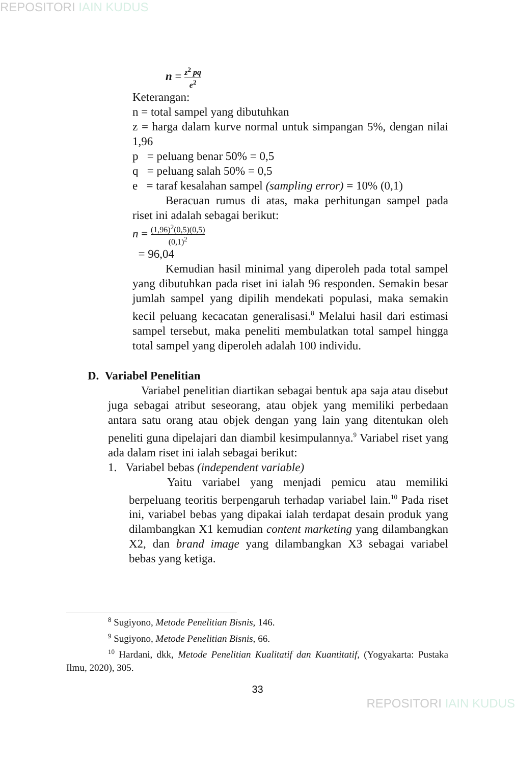REPOSITORI IAIN KUDUS
n = z<sup>2</sup> pq e<sup>2</sup>
Keterangan:
n = total sampel yang dibutuhkan
z = harga dalam kurve normal untuk simpangan 5%, dengan nilai 1,96
p = peluang benar 50% = 0,5
q = peluang salah 50% = 0,5
e = taraf kesalahan sampel (sampling error) = 10% (0,1)
Beracuan rumus di atas, maka perhitungan sampel pada riset ini adalah sebagai berikut:
n = (1,96)<sup>2</sup>(0,5)(0,5) (0,1)<sup>2</sup>
= 96,04
Kemudian hasil minimal yang diperoleh pada total sampel yang dibutuhkan pada riset ini ialah 96 responden. Semakin besar jumlah sampel yang dipilih mendekati populasi, maka semakin kecil peluang kecacatan generalisasi.<sup>8</sup> Melalui hasil dari estimasi sampel tersebut, maka peneliti membulatkan total sampel hingga total sampel yang diperoleh adalah 100 individu.
D. Variabel Penelitian
Variabel penelitian diartikan sebagai bentuk apa saja atau disebut juga sebagai atribut seseorang, atau objek yang memiliki perbedaan antara satu orang atau objek dengan yang lain yang ditentukan oleh peneliti guna dipelajari dan diambil kesimpulannya.<sup>9</sup> Variabel riset yang ada dalam riset ini ialah sebagai berikut:
1. Variabel bebas (independent variable)
Yaitu variabel yang menjadi pemicu atau memiliki berpeluang teoritis berpengaruh terhadap variabel lain.<sup>10</sup> Pada riset ini, variabel bebas yang dipakai ialah terdapat desain produk yang dilambangkan X1 kemudian content marketing yang dilambangkan X2, dan brand image yang dilambangkan X3 sebagai variabel bebas yang ketiga.
<sup>8</sup> Sugiyono, Metode Penelitian Bisnis, 146.
<sup>9</sup> Sugiyono, Metode Penelitian Bisnis, 66.
<sup>10</sup> Hardani, dkk, Metode Penelitian Kualitatif dan Kuantitatif, (Yogyakarta: Pustaka Ilmu, 2020), 305.
33
REPOSITORI IAIN KUDUS